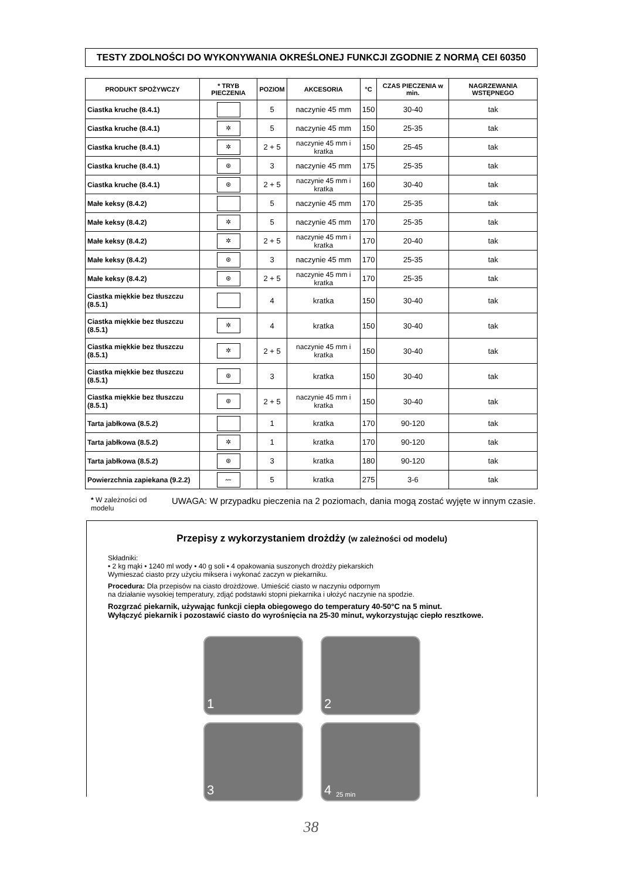TESTY ZDOLNOŚCI DO WYKONYWANIA OKREŚLONEJ FUNKCJI ZGODNIE Z NORMĄ CEI 60350
| PRODUKT SPOŻYWCZY | * TRYB PIECZENIA | POZIOM | AKCESORIA | °C | CZAS PIECZENIA w min. | NAGRZEWANIA WSTĘPNEGO |
| --- | --- | --- | --- | --- | --- | --- |
| Ciastka kruche (8.4.1) | | 5 | naczynie 45 mm | 150 | 30-40 | tak |
| Ciastka kruche (8.4.1) | ✲ | 5 | naczynie 45 mm | 150 | 25-35 | tak |
| Ciastka kruche (8.4.1) | ✲ | 2 + 5 | naczynie 45 mm i kratka | 150 | 25-45 | tak |
| Ciastka kruche (8.4.1) | ⊛ | 3 | naczynie 45 mm | 175 | 25-35 | tak |
| Ciastka kruche (8.4.1) | ⊛ | 2 + 5 | naczynie 45 mm i kratka | 160 | 30-40 | tak |
| Małe keksy (8.4.2) | | 5 | naczynie 45 mm | 170 | 25-35 | tak |
| Małe keksy (8.4.2) | ✲ | 5 | naczynie 45 mm | 170 | 25-35 | tak |
| Małe keksy (8.4.2) | ✲ | 2 + 5 | naczynie 45 mm i kratka | 170 | 20-40 | tak |
| Małe keksy (8.4.2) | ⊛ | 3 | naczynie 45 mm | 170 | 25-35 | tak |
| Małe keksy (8.4.2) | ⊛ | 2 + 5 | naczynie 45 mm i kratka | 170 | 25-35 | tak |
| Ciastka miękkie bez tłuszczu (8.5.1) | | 4 | kratka | 150 | 30-40 | tak |
| Ciastka miękkie bez tłuszczu (8.5.1) | ✲ | 4 | kratka | 150 | 30-40 | tak |
| Ciastka miękkie bez tłuszczu (8.5.1) | ✲ | 2 + 5 | naczynie 45 mm i kratka | 150 | 30-40 | tak |
| Ciastka miękkie bez tłuszczu (8.5.1) | ⊛ | 3 | kratka | 150 | 30-40 | tak |
| Ciastka miękkie bez tłuszczu (8.5.1) | ⊛ | 2 + 5 | naczynie 45 mm i kratka | 150 | 30-40 | tak |
| Tarta jabłkowa (8.5.2) | | 1 | kratka | 170 | 90-120 | tak |
| Tarta jabłkowa (8.5.2) | ✲ | 1 | kratka | 170 | 90-120 | tak |
| Tarta jabłkowa (8.5.2) | ⊛ | 3 | kratka | 180 | 90-120 | tak |
| Powierzchnia zapiekana (9.2.2) | 〰 | 5 | kratka | 275 | 3-6 | tak |
* W zależności od modelu
UWAGA: W przypadku pieczenia na 2 poziomach, dania mogą zostać wyjęte w innym czasie.
Przepisy z wykorzystaniem drożdży (w zależności od modelu)
Składniki:
• 2 kg mąki • 1240 ml wody • 40 g soli • 4 opakowania suszonych drożdży piekarskich
Wymieszać ciasto przy użyciu miksera i wykonać zaczyn w piekarniku.
Procedura: Dla przepisów na ciasto drożdżowe. Umieścić ciasto w naczyniu odpornym
na działanie wysokiej temperatury, zdjąć podstawki stopni piekarnika i ułożyć naczynie na spodzie.
Rozgrzać piekarnik, używając funkcji ciepła obiegowego do temperatury 40-50°C na 5 minut.
Wyłączyć piekarnik i pozostawić ciasto do wyrośnięcia na 25-30 minut, wykorzystując ciepło resztkowe.
1
2
3
4 25 min
38